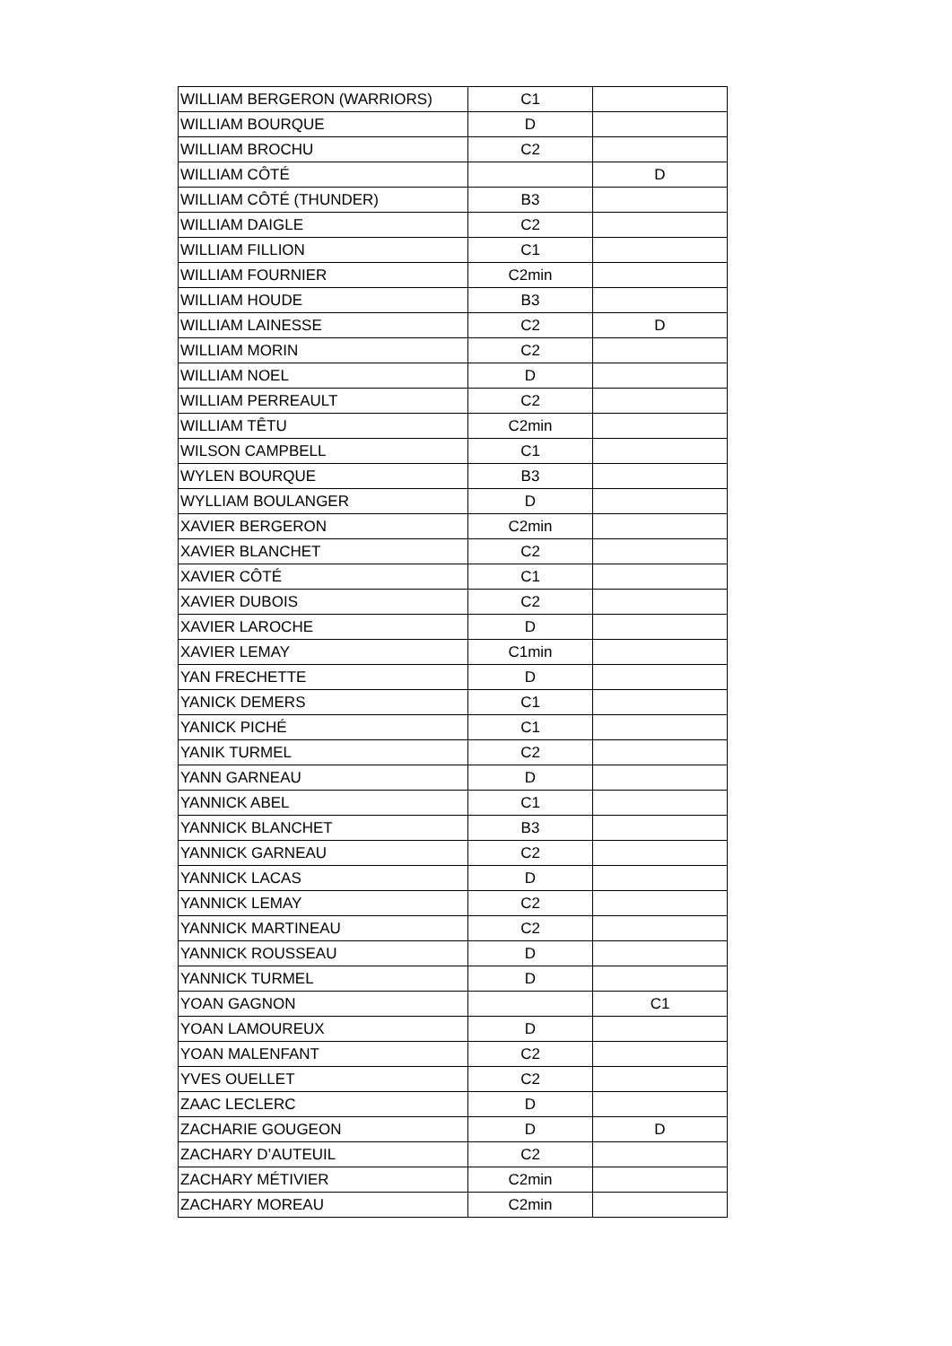| WILLIAM BERGERON (WARRIORS) | C1 | |
| WILLIAM BOURQUE | D | |
| WILLIAM BROCHU | C2 | |
| WILLIAM CÔTÉ | | D |
| WILLIAM CÔTÉ (THUNDER) | B3 | |
| WILLIAM DAIGLE | C2 | |
| WILLIAM FILLION | C1 | |
| WILLIAM FOURNIER | C2min | |
| WILLIAM HOUDE | B3 | |
| WILLIAM LAINESSE | C2 | D |
| WILLIAM MORIN | C2 | |
| WILLIAM NOEL | D | |
| WILLIAM PERREAULT | C2 | |
| WILLIAM TÊTU | C2min | |
| WILSON CAMPBELL | C1 | |
| WYLEN BOURQUE | B3 | |
| WYLLIAM BOULANGER | D | |
| XAVIER BERGERON | C2min | |
| XAVIER BLANCHET | C2 | |
| XAVIER CÔTÉ | C1 | |
| XAVIER DUBOIS | C2 | |
| XAVIER LAROCHE | D | |
| XAVIER LEMAY | C1min | |
| YAN FRECHETTE | D | |
| YANICK DEMERS | C1 | |
| YANICK PICHÉ | C1 | |
| YANIK TURMEL | C2 | |
| YANN GARNEAU | D | |
| YANNICK ABEL | C1 | |
| YANNICK BLANCHET | B3 | |
| YANNICK GARNEAU | C2 | |
| YANNICK LACAS | D | |
| YANNICK LEMAY | C2 | |
| YANNICK MARTINEAU | C2 | |
| YANNICK ROUSSEAU | D | |
| YANNICK TURMEL | D | |
| YOAN GAGNON | | C1 |
| YOAN LAMOUREUX | D | |
| YOAN MALENFANT | C2 | |
| YVES OUELLET | C2 | |
| ZAAC LECLERC | D | |
| ZACHARIE GOUGEON | D | D |
| ZACHARY D’AUTEUIL | C2 | |
| ZACHARY MÉTIVIER | C2min | |
| ZACHARY MOREAU | C2min | |